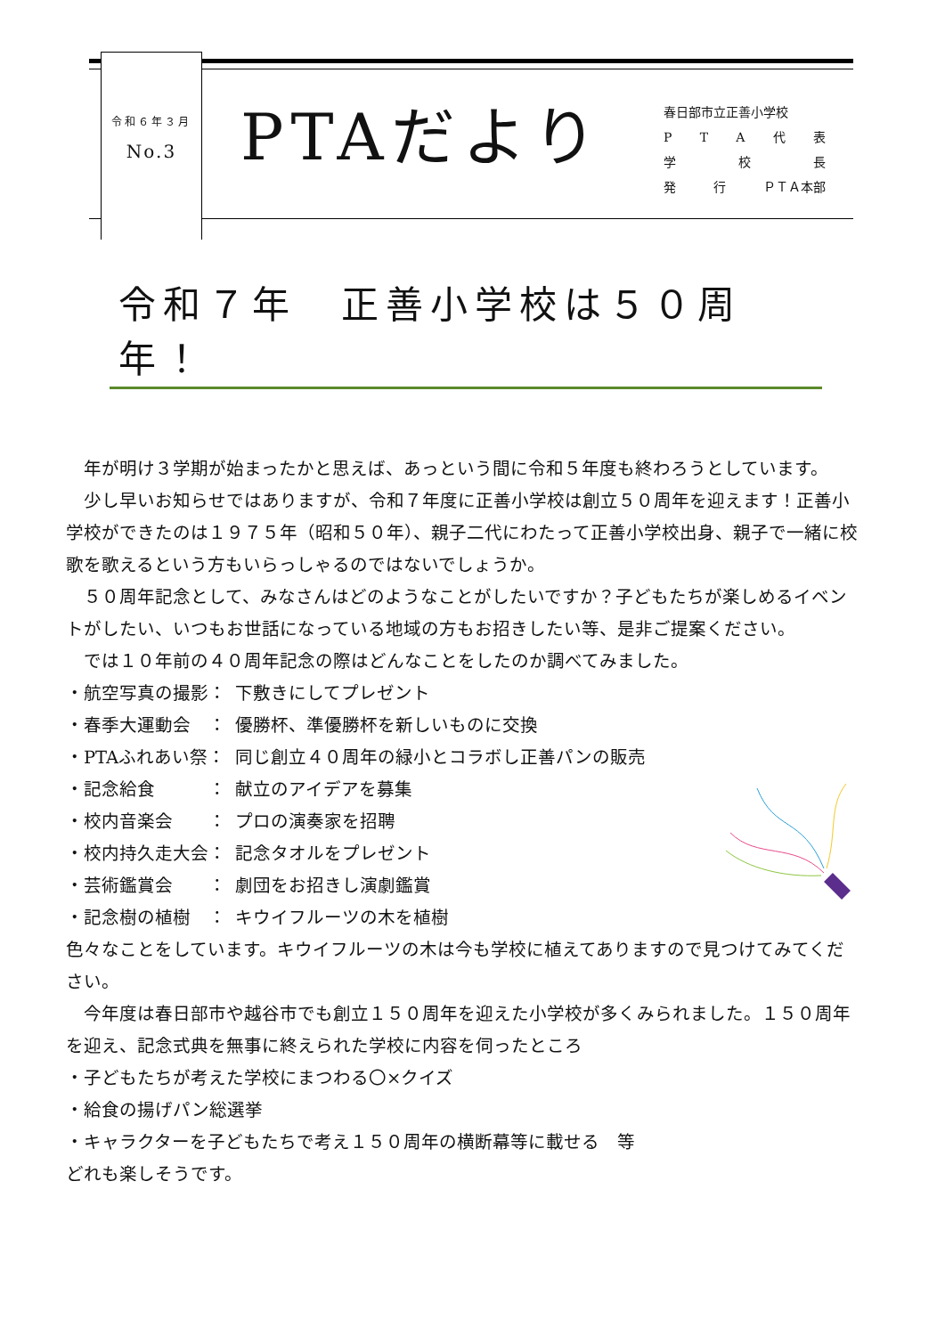令和６年３月
No.3
PTAだより
春日部市立正善小学校
PTA代表
学 校 長
発 行 ＰＴＡ本部
令和７年　正善小学校は５０周年！
　年が明け３学期が始まったかと思えば、あっという間に令和５年度も終わろうとしています。
　少し早いお知らせではありますが、令和７年度に正善小学校は創立５０周年を迎えます！正善小学校ができたのは１９７５年（昭和５０年）、親子二代にわたって正善小学校出身、親子で一緒に校歌を歌えるという方もいらっしゃるのではないでしょうか。
　５０周年記念として、みなさんはどのようなことがしたいですか？子どもたちが楽しめるイベントがしたい、いつもお世話になっている地域の方もお招きしたい等、是非ご提案ください。
　では１０年前の４０周年記念の際はどんなことをしたのか調べてみました。
・航空写真の撮影： 下敷きにしてプレゼント
・春季大運動会　： 優勝杯、準優勝杯を新しいものに交換
・PTAふれあい祭： 同じ創立４０周年の緑小とコラボし正善パンの販売
・記念給食　　　： 献立のアイデアを募集
・校内音楽会　　： プロの演奏家を招聘
・校内持久走大会： 記念タオルをプレゼント
・芸術鑑賞会　　： 劇団をお招きし演劇鑑賞
・記念樹の植樹　： キウイフルーツの木を植樹
色々なことをしています。キウイフルーツの木は今も学校に植えてありますので見つけてみてください。
　今年度は春日部市や越谷市でも創立１５０周年を迎えた小学校が多くみられました。１５０周年を迎え、記念式典を無事に終えられた学校に内容を伺ったところ
・子どもたちが考えた学校にまつわる〇×クイズ
・給食の揚げパン総選挙
・キャラクターを子どもたちで考え１５０周年の横断幕等に載せる　等
どれも楽しそうです。